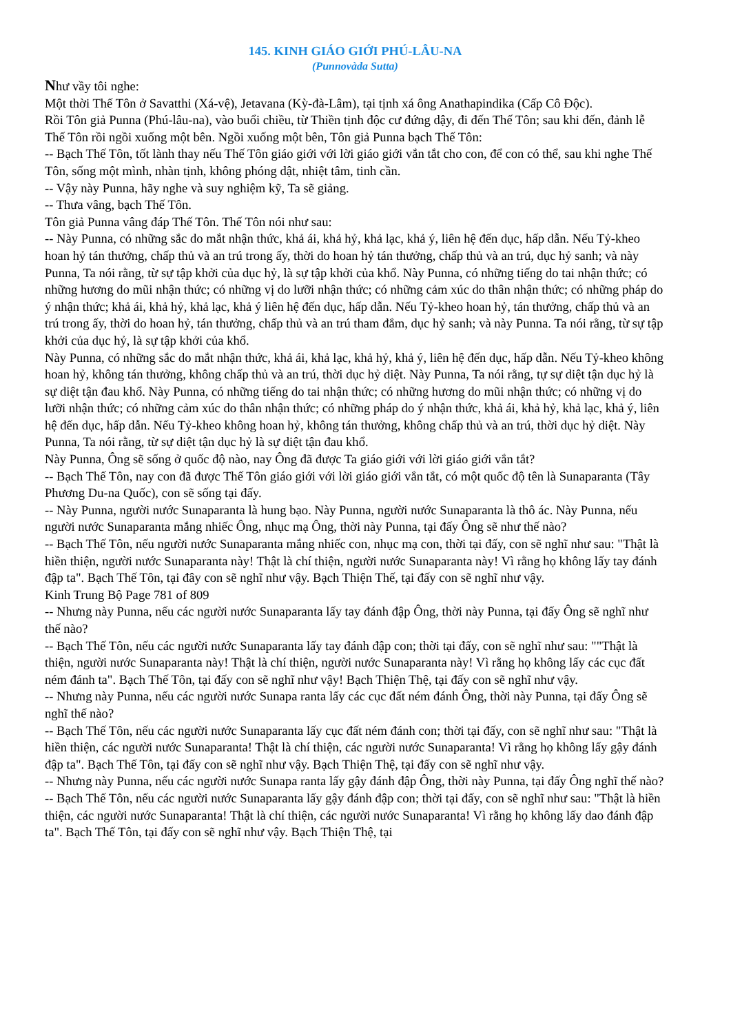145. KINH GIÁO GIỚI PHÚ-LÂU-NA
(Punnovàda Sutta)
Như vầy tôi nghe:
Một thời Thế Tôn ở Savatthi (Xá-vệ), Jetavana (Kỳ-đà-Lâm), tại tịnh xá ông Anathapindika (Cấp Cô Độc).
Rồi Tôn giả Punna (Phú-lâu-na), vào buổi chiều, từ Thiền tịnh độc cư đứng dậy, đi đến Thế Tôn; sau khi đến, đảnh lễ Thế Tôn rồi ngồi xuống một bên. Ngồi xuống một bên, Tôn giả Punna bạch Thế Tôn:
-- Bạch Thế Tôn, tốt lành thay nếu Thế Tôn giáo giới với lời giáo giới vắn tắt cho con, để con có thể, sau khi nghe Thế Tôn, sống một mình, nhàn tịnh, không phóng dật, nhiệt tâm, tinh cần.
-- Vậy này Punna, hãy nghe và suy nghiệm kỹ, Ta sẽ giảng.
-- Thưa vâng, bạch Thế Tôn.
Tôn giả Punna vâng đáp Thế Tôn. Thế Tôn nói như sau:
-- Này Punna, có những sắc do mắt nhận thức, khả ái, khả hỷ, khả lạc, khả ý, liên hệ đến dục, hấp dẫn. Nếu Tỷ-kheo hoan hỷ tán thưởng, chấp thủ và an trú trong ấy, thời do hoan hỷ tán thưởng, chấp thủ và an trú, dục hỷ sanh; và này Punna, Ta nói rằng, từ sự tập khởi của dục hỷ, là sự tập khởi của khổ. Này Punna, có những tiếng do tai nhận thức; có những hương do mũi nhận thức; có những vị do lưỡi nhận thức; có những cảm xúc do thân nhận thức; có những pháp do ý nhận thức; khả ái, khả hỷ, khả lạc, khả ý liên hệ đến dục, hấp dẫn. Nếu Tỷ-kheo hoan hỷ, tán thưởng, chấp thủ và an trú trong ấy, thời do hoan hỷ, tán thưởng, chấp thủ và an trú tham đắm, dục hỷ sanh; và này Punna. Ta nói rằng, từ sự tập khởi của dục hỷ, là sự tập khởi của khổ.
Này Punna, có những sắc do mắt nhận thức, khả ái, khả lạc, khả hỷ, khả ý, liên hệ đến dục, hấp dẫn. Nếu Tỷ-kheo không hoan hỷ, không tán thưởng, không chấp thủ và an trú, thời dục hỷ diệt. Này Punna, Ta nói rằng, tự sự diệt tận dục hỷ là sự diệt tận đau khổ. Này Punna, có những tiếng do tai nhận thức; có những hương do mũi nhận thức; có những vị do lưỡi nhận thức; có những cảm xúc do thân nhận thức; có những pháp do ý nhận thức, khả ái, khả hỷ, khả lạc, khả ý, liên hệ đến dục, hấp dẫn. Nếu Tỷ-kheo không hoan hỷ, không tán thưởng, không chấp thủ và an trú, thời dục hỷ diệt. Này Punna, Ta nói rằng, từ sự diệt tận dục hỷ là sự diệt tận đau khổ.
Này Punna, Ông sẽ sống ở quốc độ nào, nay Ông đã được Ta giáo giới với lời giáo giới vắn tắt?
-- Bạch Thế Tôn, nay con đã được Thế Tôn giáo giới với lời giáo giới vắn tắt, có một quốc độ tên là Sunaparanta (Tây Phương Du-na Quốc), con sẽ sống tại đấy.
-- Này Punna, người nước Sunaparanta là hung bạo. Này Punna, người nước Sunaparanta là thô ác. Này Punna, nếu người nước Sunaparanta mắng nhiếc Ông, nhục mạ Ông, thời này Punna, tại đấy Ông sẽ như thế nào?
-- Bạch Thế Tôn, nếu người nước Sunaparanta mắng nhiếc con, nhục mạ con, thời tại đấy, con sẽ nghĩ như sau: "Thật là hiền thiện, người nước Sunaparanta này! Thật là chí thiện, người nước Sunaparanta này! Vì rằng họ không lấy tay đánh đập ta". Bạch Thế Tôn, tại đây con sẽ nghĩ như vậy. Bạch Thiện Thế, tại đấy con sẽ nghĩ như vậy.
Kinh Trung Bộ Page 781 of 809
-- Nhưng này Punna, nếu các người nước Sunaparanta lấy tay đánh đập Ông, thời này Punna, tại đấy Ông sẽ nghĩ như thế nào?
-- Bạch Thế Tôn, nếu các người nước Sunaparanta lấy tay đánh đập con; thời tại đấy, con sẽ nghĩ như sau: ""Thật là thiện, người nước Sunaparanta này! Thật là chí thiện, người nước Sunaparanta này! Vì rằng họ không lấy các cục đất ném đánh ta". Bạch Thế Tôn, tại đấy con sẽ nghĩ như vậy! Bạch Thiện Thệ, tại đấy con sẽ nghĩ như vậy.
-- Nhưng này Punna, nếu các người nước Sunapa ranta lấy các cục đất ném đánh Ông, thời này Punna, tại đấy Ông sẽ nghĩ thế nào?
-- Bạch Thế Tôn, nếu các người nước Sunaparanta lấy cục đất ném đánh con; thời tại đấy, con sẽ nghĩ như sau: "Thật là hiền thiện, các người nước Sunaparanta! Thật là chí thiện, các người nước Sunaparanta! Vì rằng họ không lấy gậy đánh đập ta". Bạch Thế Tôn, tại đấy con sẽ nghĩ như vậy. Bạch Thiện Thệ, tại đấy con sẽ nghĩ như vậy.
-- Nhưng này Punna, nếu các người nước Sunapa ranta lấy gậy đánh đập Ông, thời này Punna, tại đấy Ông nghĩ thế nào?
-- Bạch Thế Tôn, nếu các người nước Sunaparanta lấy gậy đánh đập con; thời tại đấy, con sẽ nghĩ như sau: "Thật là hiền thiện, các người nước Sunaparanta! Thật là chí thiện, các người nước Sunaparanta! Vì rằng họ không lấy dao đánh đập ta". Bạch Thế Tôn, tại đấy con sẽ nghĩ như vậy. Bạch Thiện Thệ, tại